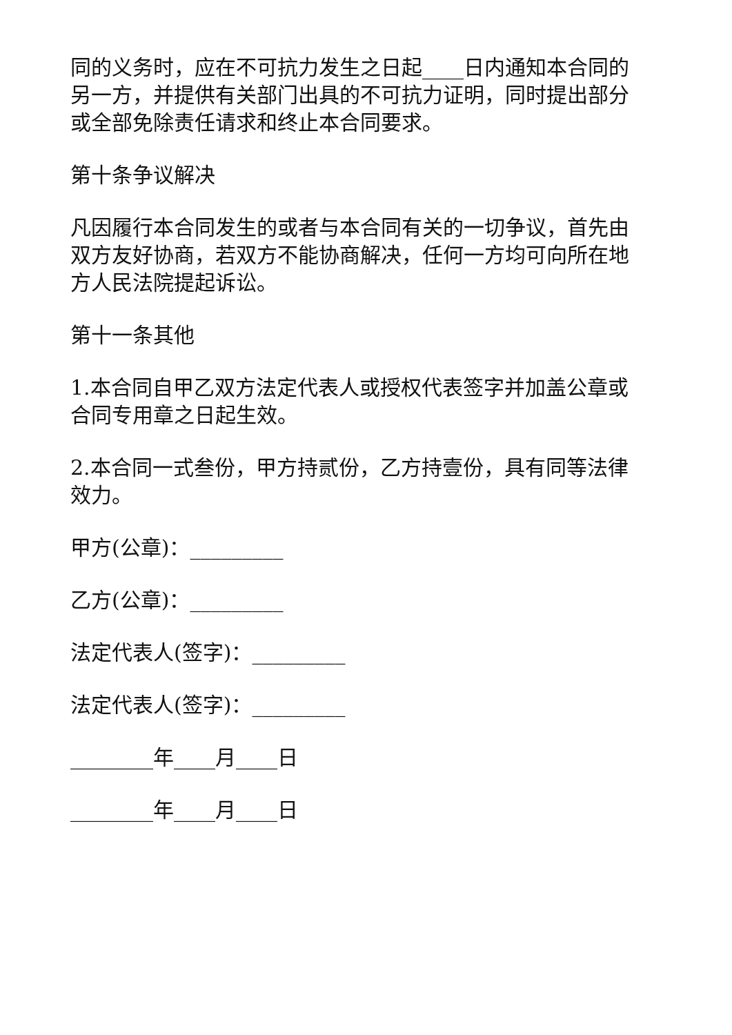同的义务时，应在不可抗力发生之日起____日内通知本合同的另一方，并提供有关部门出具的不可抗力证明，同时提出部分或全部免除责任请求和终止本合同要求。
第十条争议解决
凡因履行本合同发生的或者与本合同有关的一切争议，首先由双方友好协商，若双方不能协商解决，任何一方均可向所在地方人民法院提起诉讼。
第十一条其他
1.本合同自甲乙双方法定代表人或授权代表签字并加盖公章或合同专用章之日起生效。
2.本合同一式叁份，甲方持贰份，乙方持壹份，具有同等法律效力。
甲方(公章)：_________
乙方(公章)：_________
法定代表人(签字)：_________
法定代表人(签字)：_________
________年____月____日
________年____月____日